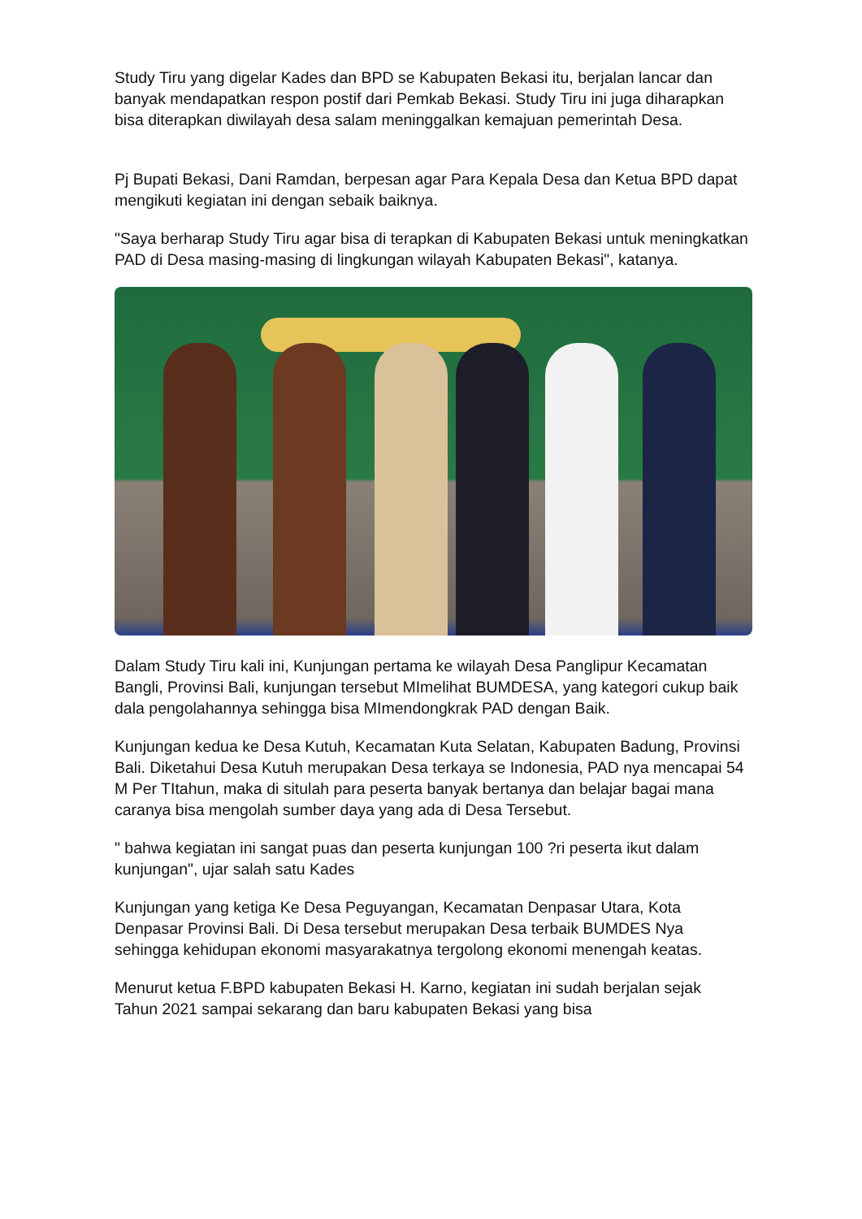Study Tiru yang digelar Kades dan BPD se Kabupaten Bekasi itu, berjalan lancar dan banyak mendapatkan respon postif dari Pemkab Bekasi. Study Tiru ini juga diharapkan bisa diterapkan diwilayah desa salam meninggalkan kemajuan pemerintah Desa.
Pj Bupati Bekasi, Dani Ramdan, berpesan agar Para Kepala Desa dan Ketua BPD dapat mengikuti kegiatan ini dengan sebaik baiknya.
"Saya berharap Study Tiru agar bisa di terapkan di Kabupaten Bekasi untuk meningkatkan PAD di Desa masing-masing di lingkungan wilayah Kabupaten Bekasi", katanya.
Dalam Study Tiru kali ini, Kunjungan pertama ke wilayah Desa Panglipur Kecamatan Bangli, Provinsi Bali, kunjungan tersebut MImelihat BUMDESA, yang kategori cukup baik dala pengolahannya sehingga bisa MImendongkrak PAD dengan Baik.
Kunjungan kedua ke Desa Kutuh, Kecamatan Kuta Selatan, Kabupaten Badung, Provinsi Bali. Diketahui Desa Kutuh merupakan Desa terkaya se Indonesia, PAD nya mencapai 54 M Per TItahun, maka di situlah para peserta banyak bertanya dan belajar bagai mana caranya bisa mengolah sumber daya yang ada di Desa Tersebut.
" bahwa kegiatan ini sangat puas dan peserta kunjungan 100 ?ri peserta ikut dalam kunjungan", ujar salah satu Kades
Kunjungan yang ketiga Ke Desa Peguyangan, Kecamatan Denpasar Utara, Kota Denpasar Provinsi Bali. Di Desa tersebut merupakan Desa terbaik BUMDES Nya sehingga kehidupan ekonomi masyarakatnya tergolong ekonomi menengah keatas.
Menurut ketua F.BPD kabupaten Bekasi H. Karno, kegiatan ini sudah berjalan sejak Tahun 2021 sampai sekarang dan baru kabupaten Bekasi yang bisa